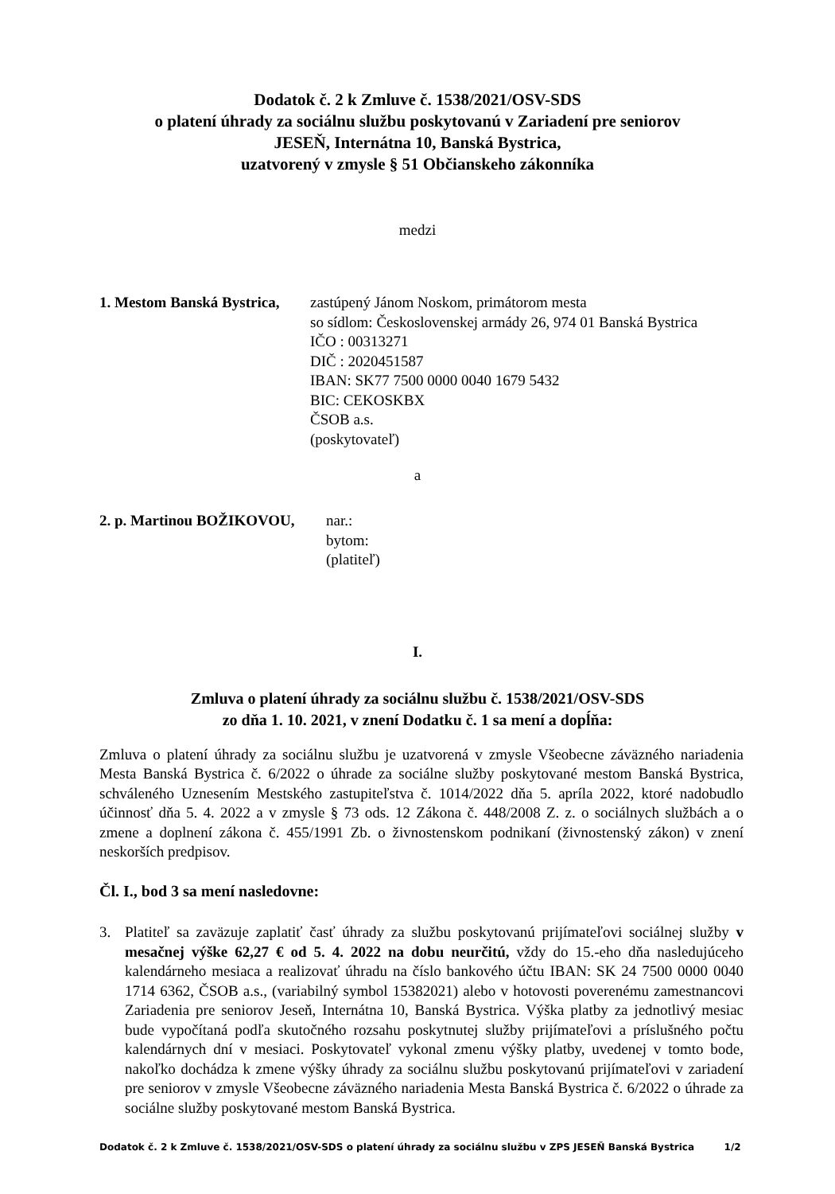Dodatok č. 2 k Zmluve č. 1538/2021/OSV-SDS
o platení úhrady za sociálnu službu poskytovanú v Zariadení pre seniorov
JESEŇ, Internátna 10, Banská Bystrica,
uzatvorený v zmysle § 51 Občianskeho zákonníka
medzi
1. Mestom Banská Bystrica,
zastúpený Jánom Noskom, primátorom mesta
so sídlom: Československej armády 26, 974 01 Banská Bystrica
IČO : 00313271
DIČ : 2020451587
IBAN: SK77 7500 0000 0040 1679 5432
BIC: CEKOSKBX
ČSOB a.s.
(poskytovateľ)
a
2. p. Martinou BOŽIKOVOU, nar.:
bytom:
(platiteľ)
I.
Zmluva o platení úhrady za sociálnu službu č. 1538/2021/OSV-SDS
zo dňa 1. 10. 2021, v znení Dodatku č. 1 sa mení a dopĺňa:
Zmluva o platení úhrady za sociálnu službu je uzatvorená v zmysle Všeobecne záväzného nariadenia Mesta Banská Bystrica č. 6/2022 o úhrade za sociálne služby poskytované mestom Banská Bystrica, schváleného Uznesením Mestského zastupiteľstva č. 1014/2022 dňa 5. apríla 2022, ktoré nadobudlo účinnosť dňa 5. 4. 2022 a v zmysle § 73 ods. 12 Zákona č. 448/2008 Z. z. o sociálnych službách a o zmene a doplnení zákona č. 455/1991 Zb. o živnostenskom podnikaní (živnostenský zákon) v znení neskorších predpisov.
Čl. I., bod 3 sa mení nasledovne:
3. Platiteľ sa zaväzuje zaplatiť časť úhrady za službu poskytovanú prijímateľovi sociálnej služby v mesačnej výške 62,27 € od 5. 4. 2022 na dobu neurčitú, vždy do 15.-eho dňa nasledujúceho kalendárneho mesiaca a realizovať úhradu na číslo bankového účtu IBAN: SK 24 7500 0000 0040 1714 6362, ČSOB a.s., (variabilný symbol 15382021) alebo v hotovosti poverenému zamestnancovi Zariadenia pre seniorov Jeseň, Internátna 10, Banská Bystrica. Výška platby za jednotlivý mesiac bude vypočítaná podľa skutočného rozsahu poskytnutej služby prijímateľovi a príslušného počtu kalendárnych dní v mesiaci. Poskytovateľ vykonal zmenu výšky platby, uvedenej v tomto bode, nakoľko dochádza k zmene výšky úhrady za sociálnu službu poskytovanú prijímateľovi v zariadení pre seniorov v zmysle Všeobecne záväzného nariadenia Mesta Banská Bystrica č. 6/2022 o úhrade za sociálne služby poskytované mestom Banská Bystrica.
Dodatok č. 2 k Zmluve č. 1538/2021/OSV-SDS o platení úhrady za sociálnu službu v ZPS JESEŇ Banská Bystrica 1/2